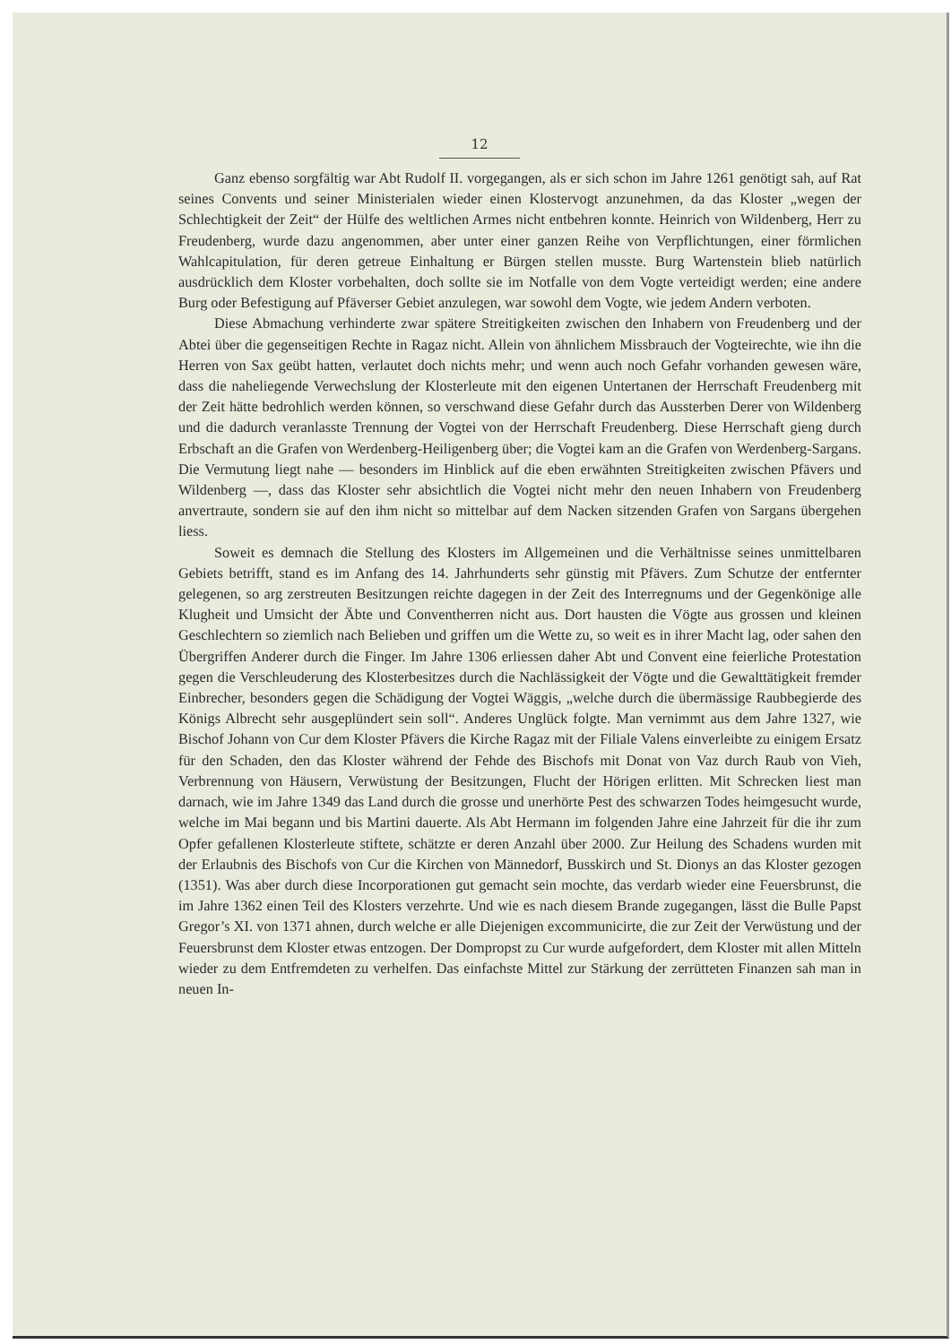12
Ganz ebenso sorgfältig war Abt Rudolf II. vorgegangen, als er sich schon im Jahre 1261 genötigt sah, auf Rat seines Convents und seiner Ministerialen wieder einen Klostervogt anzunehmen, da das Kloster „wegen der Schlechtigkeit der Zeit“ der Hülfe des weltlichen Armes nicht entbehren konnte. Heinrich von Wildenberg, Herr zu Freudenberg, wurde dazu angenommen, aber unter einer ganzen Reihe von Verpflichtungen, einer förmlichen Wahlcapitulation, für deren getreue Einhaltung er Bürgen stellen musste. Burg Wartenstein blieb natürlich ausdrücklich dem Kloster vorbehalten, doch sollte sie im Notfalle von dem Vogte verteidigt werden; eine andere Burg oder Befestigung auf Pfäverser Gebiet anzulegen, war sowohl dem Vogte, wie jedem Andern verboten.
Diese Abmachung verhinderte zwar spätere Streitigkeiten zwischen den Inhabern von Freudenberg und der Abtei über die gegenseitigen Rechte in Ragaz nicht. Allein von ähnlichem Missbrauch der Vogteirechte, wie ihn die Herren von Sax geübt hatten, verlautet doch nichts mehr; und wenn auch noch Gefahr vorhanden gewesen wäre, dass die naheliegende Verwechslung der Klosterleute mit den eigenen Untertanen der Herrschaft Freudenberg mit der Zeit hätte bedrohlich werden können, so verschwand diese Gefahr durch das Aussterben Derer von Wildenberg und die dadurch veranlasste Trennung der Vogtei von der Herrschaft Freudenberg. Diese Herrschaft gieng durch Erbschaft an die Grafen von Werdenberg-Heiligenberg über; die Vogtei kam an die Grafen von Werdenberg-Sargans. Die Vermutung liegt nahe — besonders im Hinblick auf die eben erwähnten Streitigkeiten zwischen Pfävers und Wildenberg —, dass das Kloster sehr absichtlich die Vogtei nicht mehr den neuen Inhabern von Freudenberg anvertraute, sondern sie auf den ihm nicht so mittelbar auf dem Nacken sitzenden Grafen von Sargans übergehen liess.
Soweit es demnach die Stellung des Klosters im Allgemeinen und die Verhältnisse seines unmittelbaren Gebiets betrifft, stand es im Anfang des 14. Jahrhunderts sehr günstig mit Pfävers. Zum Schutze der entfernter gelegenen, so arg zerstreuten Besitzungen reichte dagegen in der Zeit des Interregnums und der Gegenkönige alle Klugheit und Umsicht der Äbte und Conventherren nicht aus. Dort hausten die Vögte aus grossen und kleinen Geschlechtern so ziemlich nach Belieben und griffen um die Wette zu, so weit es in ihrer Macht lag, oder sahen den Übergriffen Anderer durch die Finger. Im Jahre 1306 erliessen daher Abt und Convent eine feierliche Protestation gegen die Verschleuderung des Klosterbesitzes durch die Nachlässigkeit der Vögte und die Gewalttätigkeit fremder Einbrecher, besonders gegen die Schädigung der Vogtei Wäggis, „welche durch die übermässige Raubbegierde des Königs Albrecht sehr ausgeplündert sein soll“. Anderes Unglück folgte. Man vernimmt aus dem Jahre 1327, wie Bischof Johann von Cur dem Kloster Pfävers die Kirche Ragaz mit der Filiale Valens einverleibte zu einigem Ersatz für den Schaden, den das Kloster während der Fehde des Bischofs mit Donat von Vaz durch Raub von Vieh, Verbrennung von Häusern, Verwüstung der Besitzungen, Flucht der Hörigen erlitten. Mit Schrecken liest man darnach, wie im Jahre 1349 das Land durch die grosse und unerhörte Pest des schwarzen Todes heimgesucht wurde, welche im Mai begann und bis Martini dauerte. Als Abt Hermann im folgenden Jahre eine Jahrzeit für die ihr zum Opfer gefallenen Klosterleute stiftete, schätzte er deren Anzahl über 2000. Zur Heilung des Schadens wurden mit der Erlaubnis des Bischofs von Cur die Kirchen von Männedorf, Busskirch und St. Dionys an das Kloster gezogen (1351). Was aber durch diese Incorporationen gut gemacht sein mochte, das verdarb wieder eine Feuersbrunst, die im Jahre 1362 einen Teil des Klosters verzehrte. Und wie es nach diesem Brande zugegangen, lässt die Bulle Papst Gregor’s XI. von 1371 ahnen, durch welche er alle Diejenigen excommunicirte, die zur Zeit der Verwüstung und der Feuersbrunst dem Kloster etwas entzogen. Der Dompropst zu Cur wurde aufgefordert, dem Kloster mit allen Mitteln wieder zu dem Entfremdeten zu verhelfen. Das einfachste Mittel zur Stärkung der zerrütteten Finanzen sah man in neuen In-